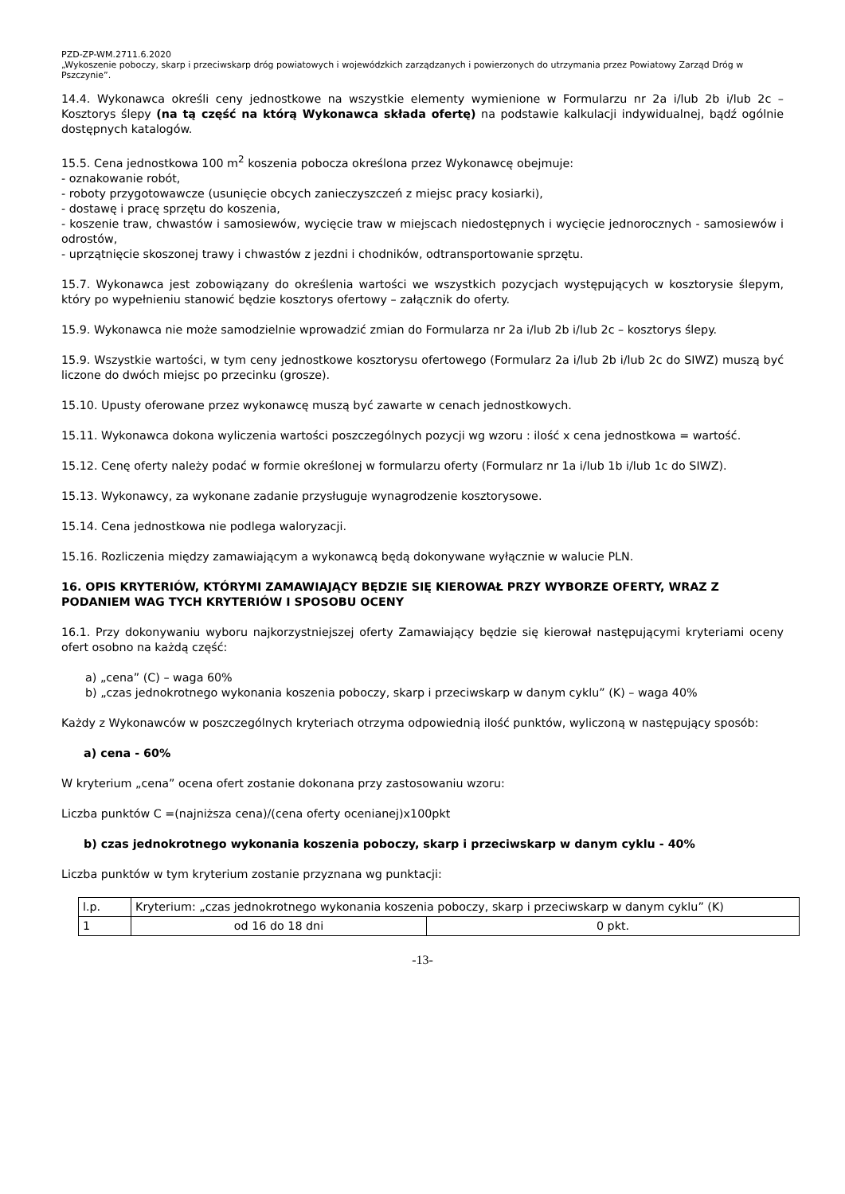PZD-ZP-WM.2711.6.2020
„Wykoszenie poboczy, skarp i przeciwskarp dróg powiatowych i wojewódzkich zarządzanych i powierzonych do utrzymania przez Powiatowy Zarząd Dróg w Pszczynie”.
14.4. Wykonawca określi ceny jednostkowe na wszystkie elementy wymienione w Formularzu nr 2a i/lub 2b i/lub 2c – Kosztorys ślepy (na tą część na którą Wykonawca składa ofertę) na podstawie kalkulacji indywidualnej, bądź ogólnie dostępnych katalogów.
15.5. Cena jednostkowa 100 m<sup>2</sup> koszenia pobocza określona przez Wykonawcę obejmuje:
- oznakowanie robót,
- roboty przygotowawcze (usunięcie obcych zanieczyszczeń z miejsc pracy kosiarki),
- dostawę i pracę sprzętu do koszenia,
- koszenie traw, chwastów i samosiewów, wycięcie traw w miejscach niedostępnych i wycięcie jednorocznych - samosiewów i odrostów,
- uprzątnięcie skoszonej trawy i chwastów z jezdni i chodników, odtransportowanie sprzętu.
15.7. Wykonawca jest zobowiązany do określenia wartości we wszystkich pozycjach występujących w kosztorysie ślepym, który po wypełnieniu stanowić będzie kosztorys ofertowy – załącznik do oferty.
15.9. Wykonawca nie może samodzielnie wprowadzić zmian do Formularza nr 2a i/lub 2b i/lub 2c – kosztorys ślepy.
15.9. Wszystkie wartości, w tym ceny jednostkowe kosztorysu ofertowego (Formularz 2a i/lub 2b i/lub 2c do SIWZ) muszą być liczone do dwóch miejsc po przecinku (grosze).
15.10. Upusty oferowane przez wykonawcę muszą być zawarte w cenach jednostkowych.
15.11. Wykonawca dokona wyliczenia wartości poszczególnych pozycji wg wzoru : ilość x cena jednostkowa = wartość.
15.12. Cenę oferty należy podać w formie określonej w formularzu oferty (Formularz nr 1a i/lub 1b i/lub 1c do SIWZ).
15.13. Wykonawcy, za wykonane zadanie przysługuje wynagrodzenie kosztorysowe.
15.14. Cena jednostkowa nie podlega waloryzacji.
15.16. Rozliczenia między zamawiającym a wykonawcą będą dokonywane wyłącznie w walucie PLN.
16. OPIS KRYTERIÓW, KTÓRYMI ZAMAWIAJĄCY BĘDZIE SIĘ KIEROWAŁ PRZY WYBORZE OFERTY, WRAZ Z PODANIEM WAG TYCH KRYTERIÓW I SPOSOBU OCENY
16.1. Przy dokonywaniu wyboru najkorzystniejszej oferty Zamawiający będzie się kierował następującymi kryteriami oceny ofert osobno na każdą część:
a) „cena” (C) – waga 60%
b) „czas jednokrotnego wykonania koszenia poboczy, skarp i przeciwskarp w danym cyklu” (K) – waga 40%
Każdy z Wykonawców w poszczególnych kryteriach otrzyma odpowiednią ilość punktów, wyliczoną w następujący sposób:
a) cena - 60%
W kryterium „cena” ocena ofert zostanie dokonana przy zastosowaniu wzoru:
Liczba punktów C =(najniższa cena)/(cena oferty ocenianej)x100pkt
b) czas jednokrotnego wykonania koszenia poboczy, skarp i przeciwskarp w danym cyklu - 40%
Liczba punktów w tym kryterium zostanie przyznana wg punktacji:
| l.p. | Kryterium: „czas jednokrotnego wykonania koszenia poboczy, skarp i przeciwskarp w danym cyklu” (K) | |
| 1 | od 16 do 18 dni | 0 pkt. |
-13-